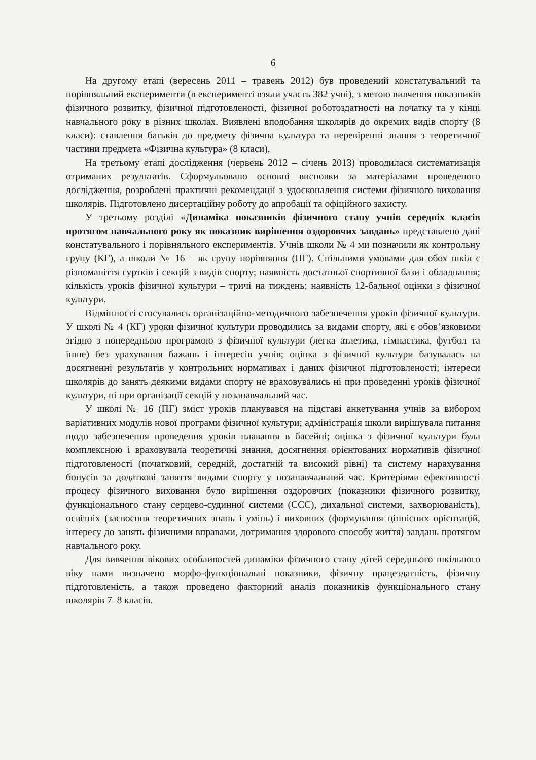6
На другому етапі (вересень 2011 – травень 2012) був проведений констатувальний та порівняльний експерименти (в експерименті взяли участь 382 учні), з метою вивчення показників фізичного розвитку, фізичної підготовленості, фізичної роботоздатності на початку та у кінці навчального року в різних школах. Виявлені вподобання школярів до окремих видів спорту (8 класи): ставлення батьків до предмету фізична культура та перевіренні знання з теоретичної частини предмета «Фізична культура» (8 класи).
На третьому етапі дослідження (червень 2012 – січень 2013) проводилася систематизація отриманих результатів. Сформульовано основні висновки за матеріалами проведеного дослідження, розроблені практичні рекомендації з удосконалення системи фізичного виховання школярів. Підготовлено дисертаційну роботу до апробації та офіційного захисту.
У третьому розділі «Динаміка показників фізичного стану учнів середніх класів протягом навчального року як показник вирішення оздоровчих завдань» представлено дані констатувального і порівняльного експериментів. Учнів школи № 4 ми позначили як контрольну групу (КГ), а школи № 16 – як групу порівняння (ПГ). Спільними умовами для обох шкіл є різноманіття гуртків і секцій з видів спорту; наявність достатньої спортивної бази і обладнання; кількість уроків фізичної культури – тричі на тиждень; наявність 12-бальної оцінки з фізичної культури.
Відмінності стосувались організаційно-методичного забезпечення уроків фізичної культури. У школі № 4 (КГ) уроки фізичної культури проводились за видами спорту, які є обов’язковими згідно з попередньою програмою з фізичної культури (легка атлетика, гімнастика, футбол та інше) без урахування бажань і інтересів учнів; оцінка з фізичної культури базувалась на досягненні результатів у контрольних нормативах і даних фізичної підготовленості; інтереси школярів до занять деякими видами спорту не враховувались ні при проведенні уроків фізичної культури, ні при організації секцій у позанавчальний час.
У школі № 16 (ПГ) зміст уроків планувався на підставі анкетування учнів за вибором варіативних модулів нової програми фізичної культури; адміністрація школи вирішувала питання щодо забезпечення проведення уроків плавання в басейні; оцінка з фізичної культури була комплексною і враховувала теоретичні знання, досягнення орієнтованих нормативів фізичної підготовленості (початковий, середній, достатній та високий рівні) та систему нарахування бонусів за додаткові заняття видами спорту у позанавчальний час. Критеріями ефективності процесу фізичного виховання було вирішення оздоровчих (показники фізичного розвитку, функціонального стану серцево-судинної системи (ССС), дихальної системи, захворюваність), освітніх (засвоєння теоретичних знань і умінь) і виховних (формування ціннісних орієнтацій, інтересу до занять фізичними вправами, дотримання здорового способу життя) завдань протягом навчального року.
Для вивчення вікових особливостей динаміки фізичного стану дітей середнього шкільного віку нами визначено морфо-функціональні показники, фізичну працездатність, фізичну підготовленість, а також проведено факторний аналіз показників функціонального стану школярів 7–8 класів.